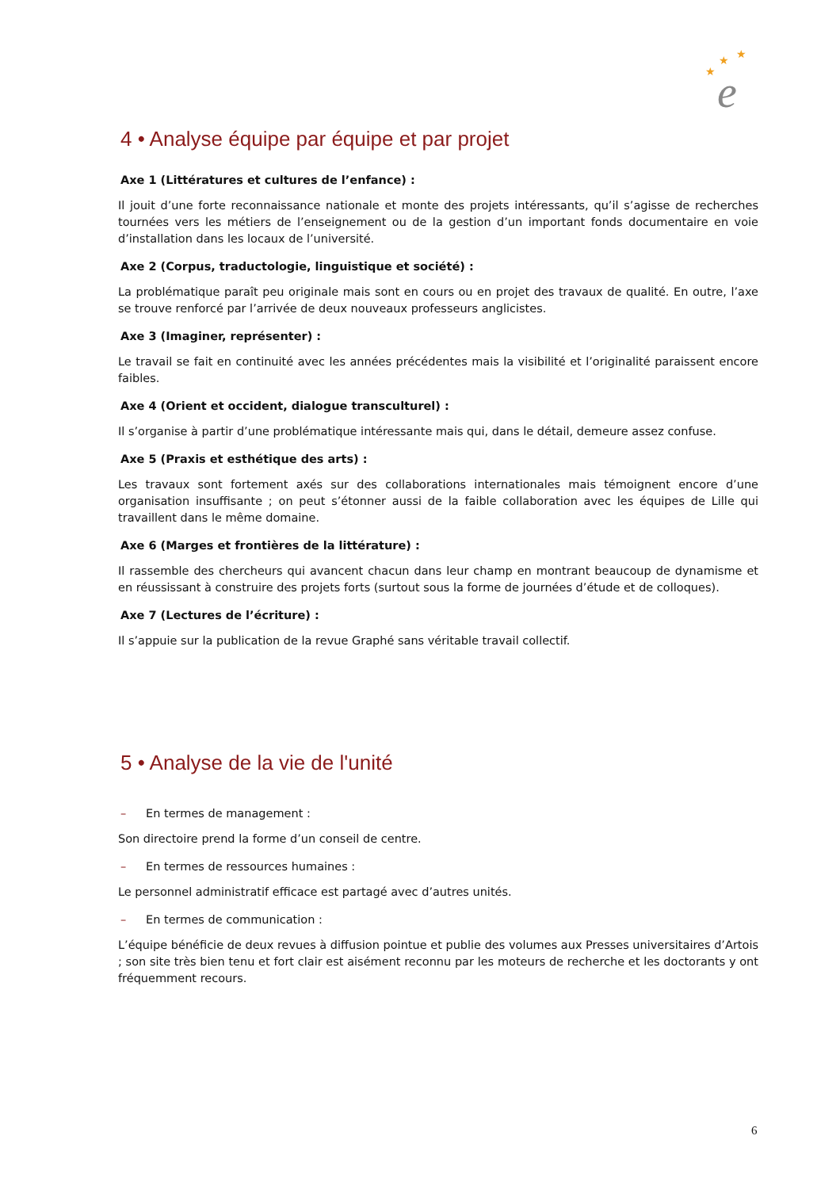★
★
★
e
4 • Analyse équipe par équipe et par projet
Axe 1 (Littératures et cultures de l’enfance) :
Il jouit d’une forte reconnaissance nationale et monte des projets intéressants, qu’il s’agisse de recherches tournées vers les métiers de l’enseignement ou de la gestion d’un important fonds documentaire en voie d’installation dans les locaux de l’université.
Axe 2 (Corpus, traductologie, linguistique et société) :
La problématique paraît peu originale mais sont en cours ou en projet des travaux de qualité. En outre, l’axe se trouve renforcé par l’arrivée de deux nouveaux professeurs anglicistes.
Axe 3 (Imaginer, représenter) :
Le travail se fait en continuité avec les années précédentes mais la visibilité et l’originalité paraissent encore faibles.
Axe 4 (Orient et occident, dialogue transculturel) :
Il s’organise à partir d’une problématique intéressante mais qui, dans le détail, demeure assez confuse.
Axe 5 (Praxis et esthétique des arts) :
Les travaux sont fortement axés sur des collaborations internationales mais témoignent encore d’une organisation insuffisante ; on peut s’étonner aussi de la faible collaboration avec les équipes de Lille qui travaillent dans le même domaine.
Axe 6 (Marges et frontières de la littérature) :
Il rassemble des chercheurs qui avancent chacun dans leur champ en montrant beaucoup de dynamisme et en réussissant à construire des projets forts (surtout sous la forme de journées d’étude et de colloques).
Axe 7 (Lectures de l’écriture) :
Il s’appuie sur la publication de la revue Graphé sans véritable travail collectif.
5 • Analyse de la vie de l'unité
– En termes de management :
Son directoire prend la forme d’un conseil de centre.
– En termes de ressources humaines :
Le personnel administratif efficace est partagé avec d’autres unités.
– En termes de communication :
L’équipe bénéficie de deux revues à diffusion pointue et publie des volumes aux Presses universitaires d’Artois ; son site très bien tenu et fort clair est aisément reconnu par les moteurs de recherche et les doctorants y ont fréquemment recours.
6